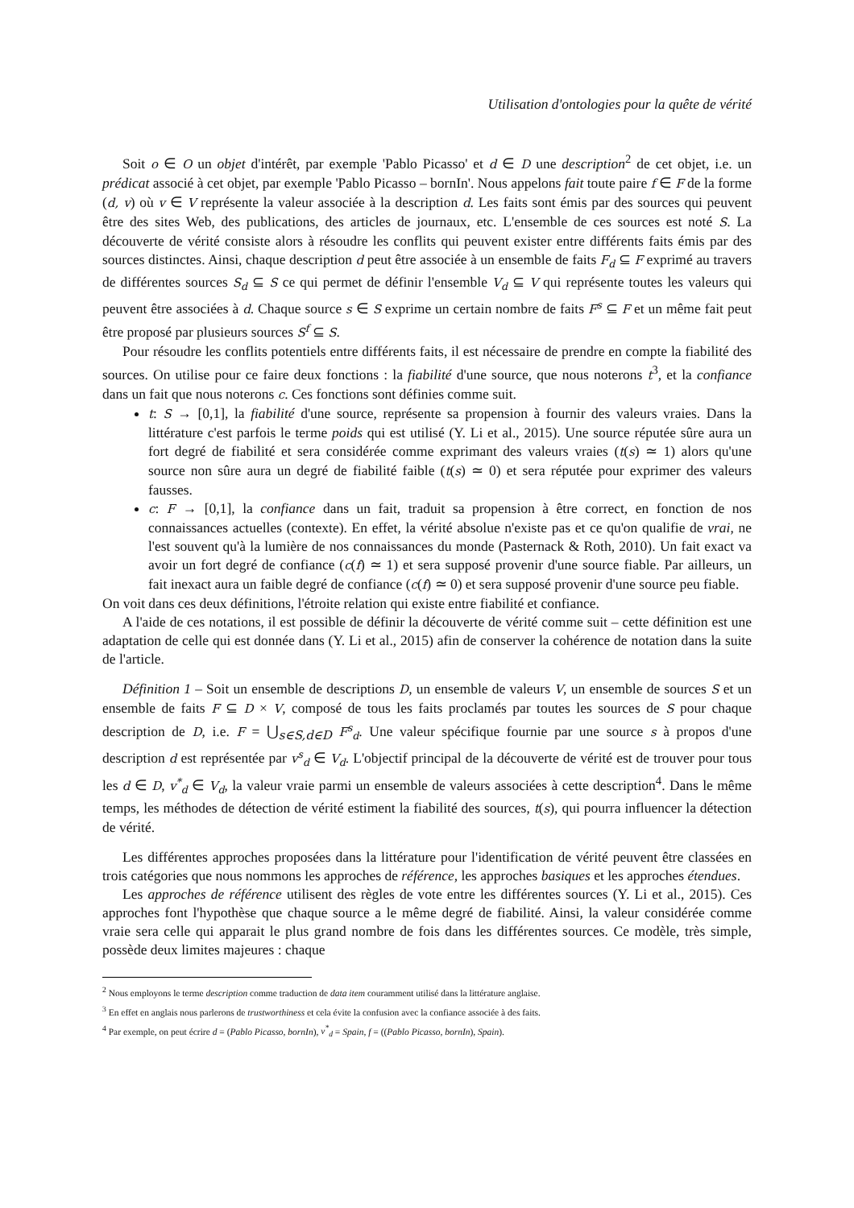Utilisation d'ontologies pour la quête de vérité
Soit o ∈ O un objet d'intérêt, par exemple 'Pablo Picasso' et d ∈ D une description<sup>2</sup> de cet objet, i.e. un prédicat associé à cet objet, par exemple 'Pablo Picasso – bornIn'. Nous appelons fait toute paire f ∈ F de la forme (d, v) où v ∈ V représente la valeur associée à la description d. Les faits sont émis par des sources qui peuvent être des sites Web, des publications, des articles de journaux, etc. L'ensemble de ces sources est noté S. La découverte de vérité consiste alors à résoudre les conflits qui peuvent exister entre différents faits émis par des sources distinctes. Ainsi, chaque description d peut être associée à un ensemble de faits F<sub>d</sub> ⊆ F exprimé au travers de différentes sources S<sub>d</sub> ⊆ S ce qui permet de définir l'ensemble V<sub>d</sub> ⊆ V qui représente toutes les valeurs qui peuvent être associées à d. Chaque source s ∈ S exprime un certain nombre de faits F<sup>s</sup> ⊆ F et un même fait peut être proposé par plusieurs sources S<sup>f</sup> ⊆ S.
Pour résoudre les conflits potentiels entre différents faits, il est nécessaire de prendre en compte la fiabilité des sources. On utilise pour ce faire deux fonctions : la fiabilité d'une source, que nous noterons t<sup>3</sup>, et la confiance dans un fait que nous noterons c. Ces fonctions sont définies comme suit.
t: S → [0,1], la fiabilité d'une source, représente sa propension à fournir des valeurs vraies. Dans la littérature c'est parfois le terme poids qui est utilisé (Y. Li et al., 2015). Une source réputée sûre aura un fort degré de fiabilité et sera considérée comme exprimant des valeurs vraies (t(s) ≃ 1) alors qu'une source non sûre aura un degré de fiabilité faible (t(s) ≃ 0) et sera réputée pour exprimer des valeurs fausses.
c: F → [0,1], la confiance dans un fait, traduit sa propension à être correct, en fonction de nos connaissances actuelles (contexte). En effet, la vérité absolue n'existe pas et ce qu'on qualifie de vrai, ne l'est souvent qu'à la lumière de nos connaissances du monde (Pasternack & Roth, 2010). Un fait exact va avoir un fort degré de confiance (c(f) ≃ 1) et sera supposé provenir d'une source fiable. Par ailleurs, un fait inexact aura un faible degré de confiance (c(f) ≃ 0) et sera supposé provenir d'une source peu fiable.
On voit dans ces deux définitions, l'étroite relation qui existe entre fiabilité et confiance.
A l'aide de ces notations, il est possible de définir la découverte de vérité comme suit – cette définition est une adaptation de celle qui est donnée dans (Y. Li et al., 2015) afin de conserver la cohérence de notation dans la suite de l'article.
Définition 1 – Soit un ensemble de descriptions D, un ensemble de valeurs V, un ensemble de sources S et un ensemble de faits F ⊆ D × V, composé de tous les faits proclamés par toutes les sources de S pour chaque description de D, i.e. F = ⋃<sub>s∈S,d∈D</sub> F<sup>s</sup><sub>d</sub>. Une valeur spécifique fournie par une source s à propos d'une description d est représentée par v<sup>s</sup><sub>d</sub> ∈ V<sub>d</sub>. L'objectif principal de la découverte de vérité est de trouver pour tous les d ∈ D, v<sup>*</sup><sub>d</sub> ∈ V<sub>d</sub>, la valeur vraie parmi un ensemble de valeurs associées à cette description<sup>4</sup>. Dans le même temps, les méthodes de détection de vérité estiment la fiabilité des sources, t(s), qui pourra influencer la détection de vérité.
Les différentes approches proposées dans la littérature pour l'identification de vérité peuvent être classées en trois catégories que nous nommons les approches de référence, les approches basiques et les approches étendues.
Les approches de référence utilisent des règles de vote entre les différentes sources (Y. Li et al., 2015). Ces approches font l'hypothèse que chaque source a le même degré de fiabilité. Ainsi, la valeur considérée comme vraie sera celle qui apparait le plus grand nombre de fois dans les différentes sources. Ce modèle, très simple, possède deux limites majeures : chaque
<sup>2</sup> Nous employons le terme description comme traduction de data item couramment utilisé dans la littérature anglaise.
<sup>3</sup> En effet en anglais nous parlerons de trustworthiness et cela évite la confusion avec la confiance associée à des faits.
<sup>4</sup> Par exemple, on peut écrire d = (Pablo Picasso, bornIn), v<sup>*</sup><sub>d</sub> = Spain, f = ((Pablo Picasso, bornIn), Spain).